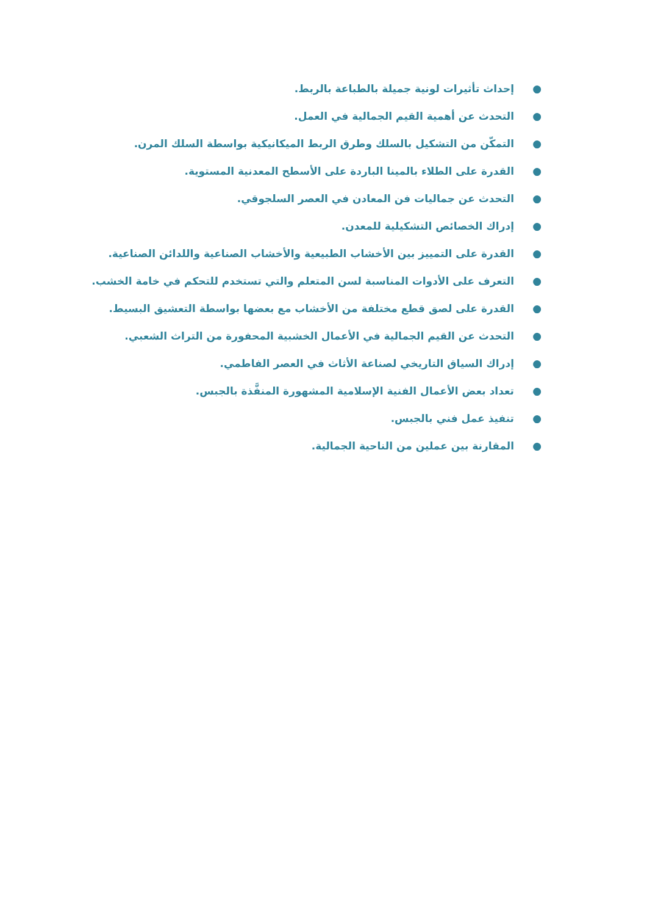● إحداث تأثيرات لونية جميلة بالطباعة بالربط.
● التحدث عن أهمية القيم الجمالية في العمل.
● التمكّن من التشكيل بالسلك وطرق الربط الميكانيكية بواسطة السلك المرن.
● القدرة على الطلاء بالمينا الباردة على الأسطح المعدنية المستوية.
● التحدث عن جماليات فن المعادن في العصر السلجوقي.
● إدراك الخصائص التشكيلية للمعدن.
● القدرة على التمييز بين الأخشاب الطبيعية والأخشاب الصناعية واللدائن الصناعية.
● التعرف على الأدوات المناسبة لسن المتعلم والتي تستخدم للتحكم في خامة الخشب.
● القدرة على لصق قطع مختلفة من الأخشاب مع بعضها بواسطة التعشيق البسيط.
● التحدث عن القيم الجمالية في الأعمال الخشبية المحفورة من التراث الشعبي.
● إدراك السياق التاريخي لصناعة الأثاث في العصر الفاطمي.
● تعداد بعض الأعمال الفنية الإسلامية المشهورة المنفَّذة بالجبس.
● تنفيذ عمل فني بالجبس.
● المقارنة بين عملين من الناحية الجمالية.